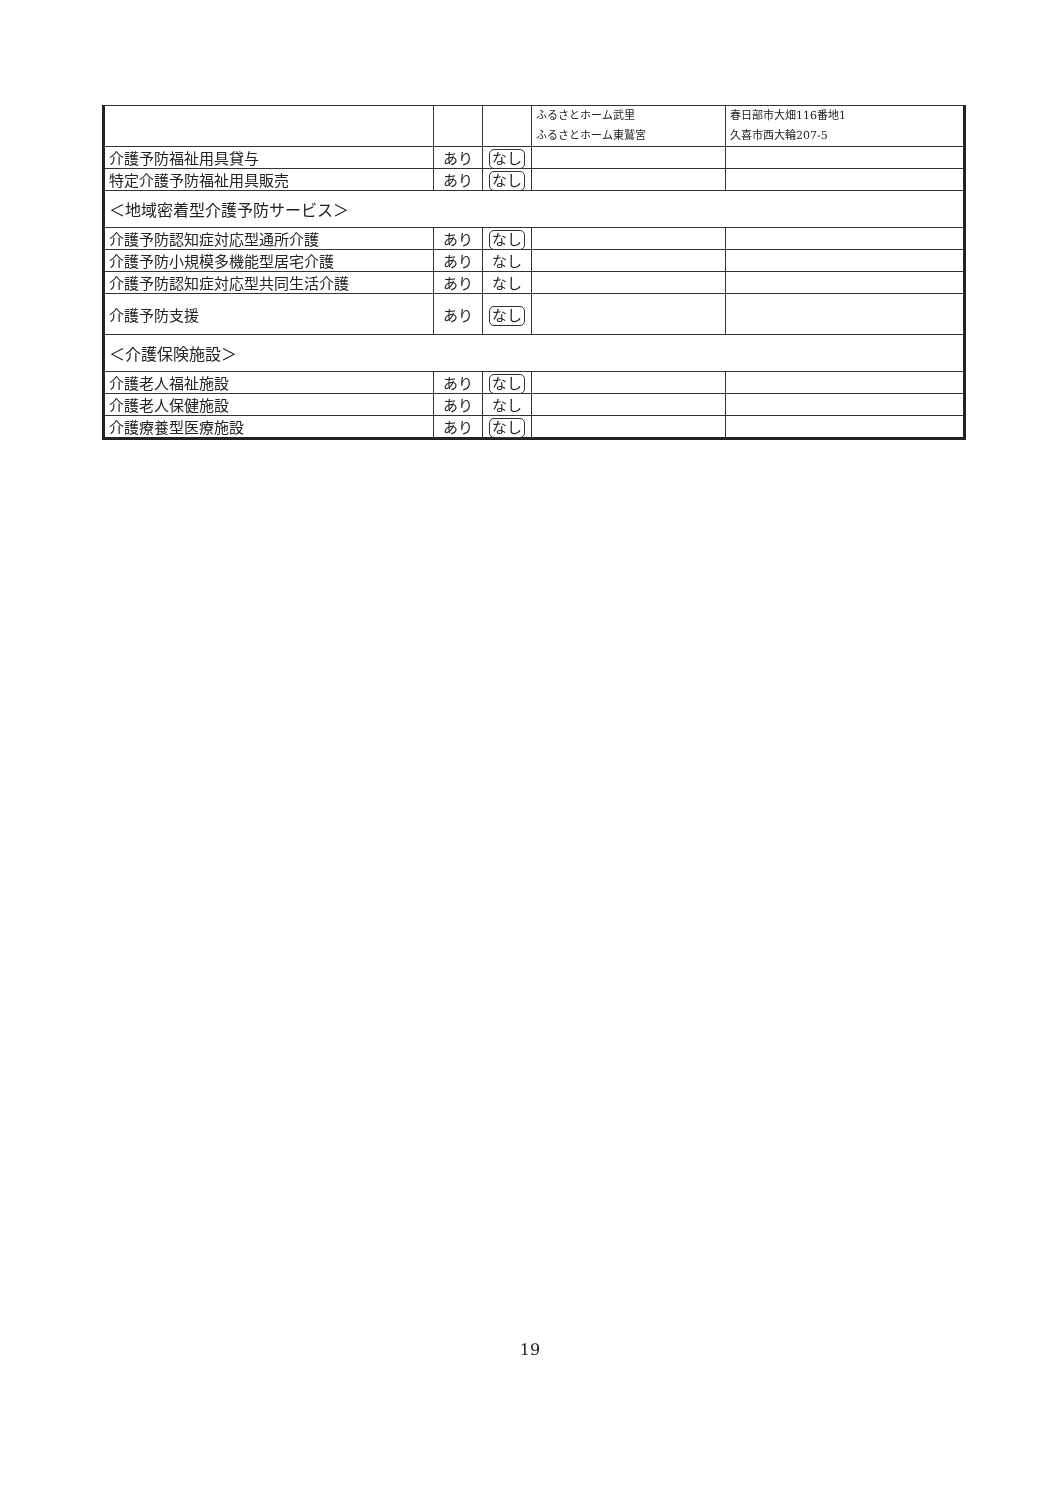| | | | ふるさとホーム武里 ふるさとホーム東鷲宮 | 春日部市大畑116番地1 久喜市西大輪207-5 |
| 介護予防福祉用具貸与 | あり | なし | | |
| 特定介護予防福祉用具販売 | あり | なし | | |
| ＜地域密着型介護予防サービス＞ | | | | |
| 介護予防認知症対応型通所介護 | あり | なし | | |
| 介護予防小規模多機能型居宅介護 | あり | なし | | |
| 介護予防認知症対応型共同生活介護 | あり | なし | | |
| 介護予防支援 | あり | なし | | |
| ＜介護保険施設＞ | | | | |
| 介護老人福祉施設 | あり | なし | | |
| 介護老人保健施設 | あり | なし | | |
| 介護療養型医療施設 | あり | なし | | |
19